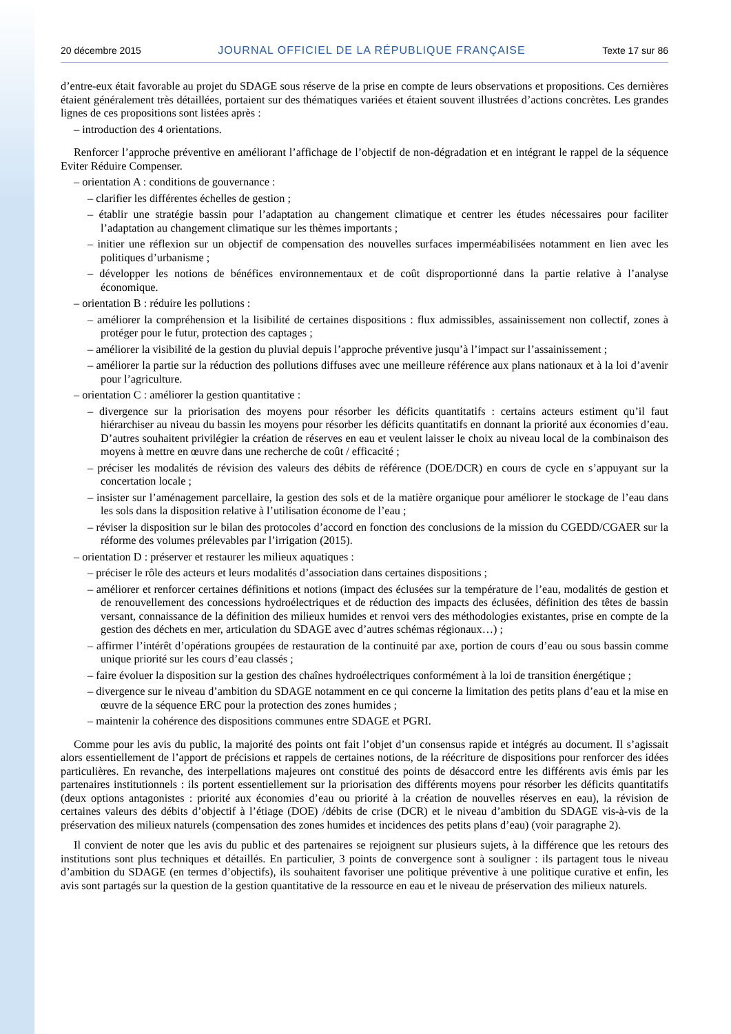20 décembre 2015 JOURNAL OFFICIEL DE LA RÉPUBLIQUE FRANÇAISE Texte 17 sur 86
d’entre-eux était favorable au projet du SDAGE sous réserve de la prise en compte de leurs observations et propositions. Ces dernières étaient généralement très détaillées, portaient sur des thématiques variées et étaient souvent illustrées d’actions concrètes. Les grandes lignes de ces propositions sont listées après :
– introduction des 4 orientations.
Renforcer l’approche préventive en améliorant l’affichage de l’objectif de non-dégradation et en intégrant le rappel de la séquence Eviter Réduire Compenser.
– orientation A : conditions de gouvernance :
– clarifier les différentes échelles de gestion ;
– établir une stratégie bassin pour l’adaptation au changement climatique et centrer les études nécessaires pour faciliter l’adaptation au changement climatique sur les thèmes importants ;
– initier une réflexion sur un objectif de compensation des nouvelles surfaces imperméabilisées notamment en lien avec les politiques d’urbanisme ;
– développer les notions de bénéfices environnementaux et de coût disproportionné dans la partie relative à l’analyse économique.
– orientation B : réduire les pollutions :
– améliorer la compréhension et la lisibilité de certaines dispositions : flux admissibles, assainissement non collectif, zones à protéger pour le futur, protection des captages ;
– améliorer la visibilité de la gestion du pluvial depuis l’approche préventive jusqu’à l’impact sur l’assainissement ;
– améliorer la partie sur la réduction des pollutions diffuses avec une meilleure référence aux plans nationaux et à la loi d’avenir pour l’agriculture.
– orientation C : améliorer la gestion quantitative :
– divergence sur la priorisation des moyens pour résorber les déficits quantitatifs : certains acteurs estiment qu’il faut hiérarchiser au niveau du bassin les moyens pour résorber les déficits quantitatifs en donnant la priorité aux économies d’eau. D’autres souhaitent privilégier la création de réserves en eau et veulent laisser le choix au niveau local de la combinaison des moyens à mettre en œuvre dans une recherche de coût / efficacité ;
– préciser les modalités de révision des valeurs des débits de référence (DOE/DCR) en cours de cycle en s’appuyant sur la concertation locale ;
– insister sur l’aménagement parcellaire, la gestion des sols et de la matière organique pour améliorer le stockage de l’eau dans les sols dans la disposition relative à l’utilisation économe de l’eau ;
– réviser la disposition sur le bilan des protocoles d’accord en fonction des conclusions de la mission du CGEDD/CGAER sur la réforme des volumes prélevables par l’irrigation (2015).
– orientation D : préserver et restaurer les milieux aquatiques :
– préciser le rôle des acteurs et leurs modalités d’association dans certaines dispositions ;
– améliorer et renforcer certaines définitions et notions (impact des éclusées sur la température de l’eau, modalités de gestion et de renouvellement des concessions hydroélectriques et de réduction des impacts des éclusées, définition des têtes de bassin versant, connaissance de la définition des milieux humides et renvoi vers des méthodologies existantes, prise en compte de la gestion des déchets en mer, articulation du SDAGE avec d’autres schémas régionaux…) ;
– affirmer l’intérêt d’opérations groupées de restauration de la continuité par axe, portion de cours d’eau ou sous bassin comme unique priorité sur les cours d’eau classés ;
– faire évoluer la disposition sur la gestion des chaînes hydroélectriques conformément à la loi de transition énergétique ;
– divergence sur le niveau d’ambition du SDAGE notamment en ce qui concerne la limitation des petits plans d’eau et la mise en œuvre de la séquence ERC pour la protection des zones humides ;
– maintenir la cohérence des dispositions communes entre SDAGE et PGRI.
Comme pour les avis du public, la majorité des points ont fait l’objet d’un consensus rapide et intégrés au document. Il s’agissait alors essentiellement de l’apport de précisions et rappels de certaines notions, de la réécriture de dispositions pour renforcer des idées particulières. En revanche, des interpellations majeures ont constitué des points de désaccord entre les différents avis émis par les partenaires institutionnels : ils portent essentiellement sur la priorisation des différents moyens pour résorber les déficits quantitatifs (deux options antagonistes : priorité aux économies d’eau ou priorité à la création de nouvelles réserves en eau), la révision de certaines valeurs des débits d’objectif à l’étiage (DOE) /débits de crise (DCR) et le niveau d’ambition du SDAGE vis-à-vis de la préservation des milieux naturels (compensation des zones humides et incidences des petits plans d’eau) (voir paragraphe 2).
Il convient de noter que les avis du public et des partenaires se rejoignent sur plusieurs sujets, à la différence que les retours des institutions sont plus techniques et détaillés. En particulier, 3 points de convergence sont à souligner : ils partagent tous le niveau d’ambition du SDAGE (en termes d’objectifs), ils souhaitent favoriser une politique préventive à une politique curative et enfin, les avis sont partagés sur la question de la gestion quantitative de la ressource en eau et le niveau de préservation des milieux naturels.